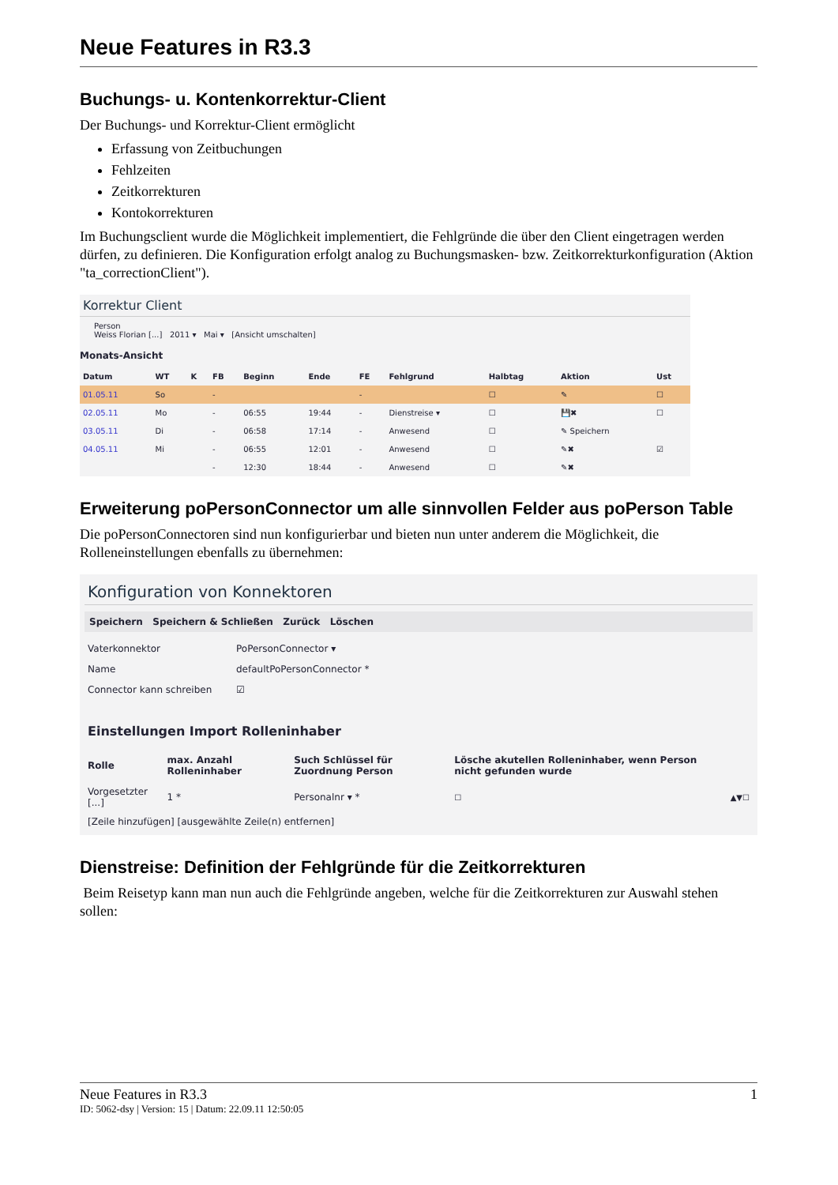Neue Features in R3.3
Buchungs- u. Kontenkorrektur-Client
Der Buchungs- und Korrektur-Client ermöglicht
Erfassung von Zeitbuchungen
Fehlzeiten
Zeitkorrekturen
Kontokorrekturen
Im Buchungsclient wurde die Möglichkeit implementiert, die Fehlgründe die über den Client eingetragen werden dürfen, zu definieren. Die Konfiguration erfolgt analog zu Buchungsmasken- bzw. Zeitkorrekturkonfiguration (Aktion "ta_correctionClient").
Korrektur Client
Person
Weiss Florian [...] 2011 ▾ Mai ▾ [Ansicht umschalten]
Monats-Ansicht
| Datum | WT | K | FB | Beginn | Ende | FE | Fehlgrund | Halbtag | Aktion | Ust |
| --- | --- | --- | --- | --- | --- | --- | --- | --- | --- | --- |
| 01.05.11 | So | | - | | | - | | ☐ | ✎ | ☐ |
| 02.05.11 | Mo | | - | 06:55 | 19:44 | - | Dienstreise ▾ | ☐ | 💾✖ | ☐ |
| 03.05.11 | Di | | - | 06:58 | 17:14 | - | Anwesend | ☐ | ✎ Speichern | |
| 04.05.11 | Mi | | - | 06:55 | 12:01 | - | Anwesend | ☐ | ✎✖ | ☑ |
| | | | - | 12:30 | 18:44 | - | Anwesend | ☐ | ✎✖ | |
Erweiterung poPersonConnector um alle sinnvollen Felder aus poPerson Table
Die poPersonConnectoren sind nun konfigurierbar und bieten nun unter anderem die Möglichkeit, die Rolleneinstellungen ebenfalls zu übernehmen:
Konfiguration von Konnektoren
Speichern Speichern & Schließen Zurück Löschen
| Vaterkonnektor | PoPersonConnector ▾ |
| Name | defaultPoPersonConnector * |
| Connector kann schreiben | ☑ |
Einstellungen Import Rolleninhaber
| Rolle | max. Anzahl Rolleninhaber | Such Schlüssel für Zuordnung Person | Lösche akutellen Rolleninhaber, wenn Person nicht gefunden wurde | |
| --- | --- | --- | --- | --- |
| Vorgesetzter [...] | 1 * | Personalnr ▾ * | ☐ | ▲▼☐ |
[Zeile hinzufügen] [ausgewählte Zeile(n) entfernen]
Dienstreise: Definition der Fehlgründe für die Zeitkorrekturen
Beim Reisetyp kann man nun auch die Fehlgründe angeben, welche für die Zeitkorrekturen zur Auswahl stehen sollen:
Neue Features in R3.3 1
ID: 5062-dsy | Version: 15 | Datum: 22.09.11 12:50:05